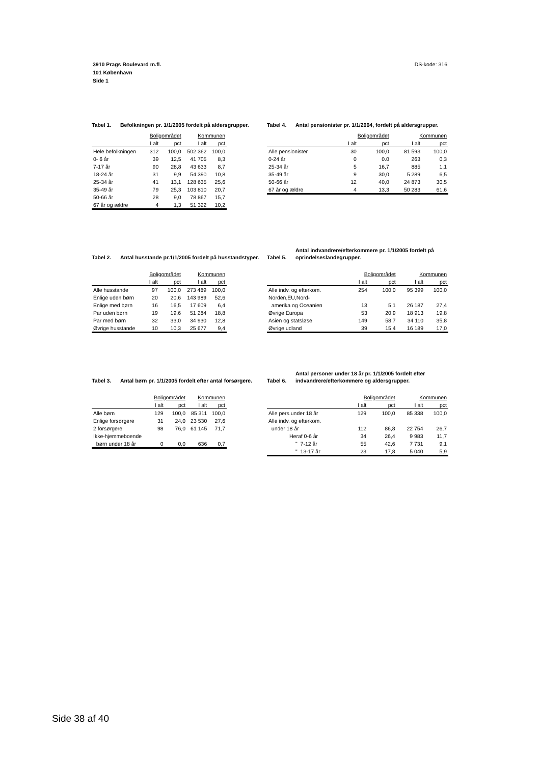DS-kode: 316 3910 Prags Boulevard m.fl.
101 København
Side 1
Tabel 1. Befolkningen pr. 1/1/2005 fordelt på aldersgrupper.
| | Boligområdet | | Kommunen | |
| --- | --- | --- | --- | --- |
| | I alt | pct | I alt | pct |
| Hele befolkningen | 312 | 100,0 | 502 362 | 100,0 |
| 0- 6 år | 39 | 12,5 | 41 705 | 8,3 |
| 7-17 år | 90 | 28,8 | 43 633 | 8,7 |
| 18-24 år | 31 | 9,9 | 54 390 | 10,8 |
| 25-34 år | 41 | 13,1 | 128 635 | 25,6 |
| 35-49 år | 79 | 25,3 | 103 810 | 20,7 |
| 50-66 år | 28 | 9,0 | 78 867 | 15,7 |
| 67 år og ældre | 4 | 1,3 | 51 322 | 10,2 |
Tabel 4. Antal pensionister pr. 1/1/2004, fordelt på aldersgrupper.
| | Boligområdet | | Kommunen | |
| --- | --- | --- | --- | --- |
| | I alt | pct | I alt | pct |
| Alle pensionister | 30 | 100,0 | 81 593 | 100,0 |
| 0-24 år | 0 | 0.0 | 263 | 0,3 |
| 25-34 år | 5 | 16,7 | 885 | 1,1 |
| 35-49 år | 9 | 30,0 | 5 289 | 6,5 |
| 50-66 år | 12 | 40,0 | 24 873 | 30,5 |
| 67 år og ældre | 4 | 13,3 | 50 283 | 61,6 |
Tabel 2. Antal husstande pr.1/1/2005 fordelt på husstandstyper.
| | Boligområdet | | Kommunen | |
| --- | --- | --- | --- | --- |
| | I alt | pct | I alt | pct |
| Alle husstande | 97 | 100,0 | 273 489 | 100,0 |
| Enlige uden børn | 20 | 20,6 | 143 989 | 52,6 |
| Enlige med børn | 16 | 16,5 | 17 609 | 6,4 |
| Par uden børn | 19 | 19,6 | 51 284 | 18,8 |
| Par med børn | 32 | 33,0 | 34 930 | 12,8 |
| Øvrige husstande | 10 | 10,3 | 25 677 | 9,4 |
Tabel 5. Antal indvandrere/efterkommere pr. 1/1/2005 fordelt på oprindelseslandegrupper.
| | Boligområdet | | Kommunen | |
| --- | --- | --- | --- | --- |
| | I alt | pct | I alt | pct |
| Alle indv. og efterkom. | 254 | 100,0 | 95 399 | 100,0 |
| Norden,EU,Nord- | | | | |
| amerika og Oceanien | 13 | 5,1 | 26 187 | 27,4 |
| Øvrige Europa | 53 | 20,9 | 18 913 | 19,8 |
| Asien og statsløse | 149 | 58,7 | 34 110 | 35,8 |
| Øvrige udland | 39 | 15,4 | 16 189 | 17,0 |
Tabel 3. Antal børn pr. 1/1/2005 fordelt efter antal forsørgere.
| | Boligområdet | | Kommunen | |
| --- | --- | --- | --- | --- |
| | I alt | pct | I alt | pct |
| Alle børn | 129 | 100,0 | 85 311 | 100,0 |
| Enlige forsørgere | 31 | 24,0 | 23 530 | 27,6 |
| 2 forsørgere | 98 | 76,0 | 61 145 | 71,7 |
| Ikke-hjemmeboende | | | | |
| børn under 18 år | 0 | 0,0 | 636 | 0,7 |
Tabel 6. Antal personer under 18 år pr. 1/1/2005 fordelt efter indvandrere/efterkommere og aldersgrupper.
| | Boligområdet | | Kommunen | |
| --- | --- | --- | --- | --- |
| | I alt | pct | I alt | pct |
| Alle pers.under 18 år | 129 | 100,0 | 85 338 | 100,0 |
| Alle indv. og efterkom. | | | | |
| under 18 år | 112 | 86,8 | 22 754 | 26,7 |
| Heraf 0-6 år | 34 | 26,4 | 9 983 | 11,7 |
| " 7-12 år | 55 | 42,6 | 7 731 | 9,1 |
| " 13-17 år | 23 | 17,8 | 5 040 | 5,9 |
Side 38 af 40